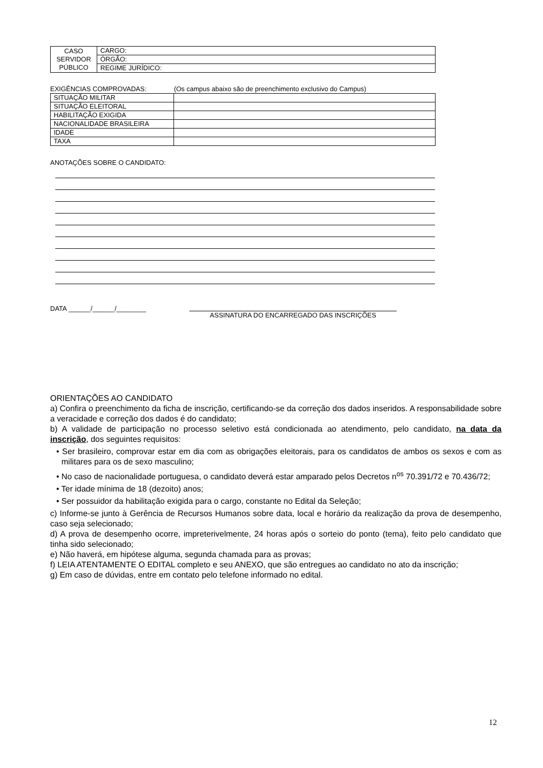| CASO SERVIDOR PÚBLICO | CARGO: |
| | ÓRGÃO: |
| | REGIME JURÍDICO: |
EXIGÊNCIAS COMPROVADAS: (Os campus abaixo são de preenchimento exclusivo do Campus)
| SITUAÇÃO MILITAR | |
| SITUAÇÃO ELEITORAL | |
| HABILITAÇÃO EXIGIDA | |
| NACIONALIDADE BRASILEIRA | |
| IDADE | |
| TAXA | |
ANOTAÇÕES SOBRE O CANDIDATO:
DATA ______/______/________ ASSINATURA DO ENCARREGADO DAS INSCRIÇÕES
ORIENTAÇÕES AO CANDIDATO
a) Confira o preenchimento da ficha de inscrição, certificando-se da correção dos dados inseridos. A responsabilidade sobre a veracidade e correção dos dados é do candidato;
b) A validade de participação no processo seletivo está condicionada ao atendimento, pelo candidato, na data da inscrição, dos seguintes requisitos:
• Ser brasileiro, comprovar estar em dia com as obrigações eleitorais, para os candidatos de ambos os sexos e com as militares para os de sexo masculino;
• No caso de nacionalidade portuguesa, o candidato deverá estar amparado pelos Decretos n<sup>os</sup> 70.391/72 e 70.436/72;
• Ter idade mínima de 18 (dezoito) anos;
• Ser possuidor da habilitação exigida para o cargo, constante no Edital da Seleção;
c) Informe-se junto à Gerência de Recursos Humanos sobre data, local e horário da realização da prova de desempenho, caso seja selecionado;
d) A prova de desempenho ocorre, impreterivelmente, 24 horas após o sorteio do ponto (tema), feito pelo candidato que tinha sido selecionado;
e) Não haverá, em hipótese alguma, segunda chamada para as provas;
f) LEIA ATENTAMENTE O EDITAL completo e seu ANEXO, que são entregues ao candidato no ato da inscrição;
g) Em caso de dúvidas, entre em contato pelo telefone informado no edital.
12